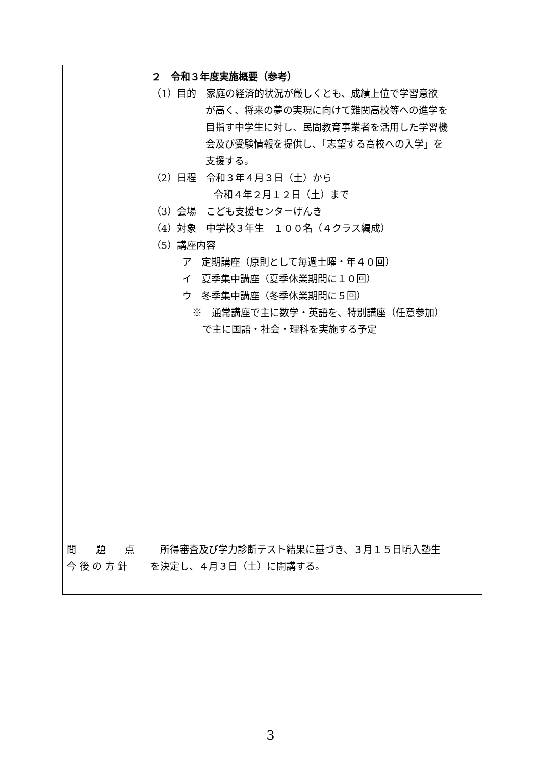| | ２ 令和３年度実施概要（参考） （1）目的 家庭の経済的状況が厳しくとも、成績上位で学習意欲 が高く、将来の夢の実現に向けて難関高校等への進学を 目指す中学生に対し、民間教育事業者を活用した学習機 会及び受験情報を提供し、「志望する高校への入学」を 支援する。 （2）日程 令和３年４月３日（土）から 令和４年２月１２日（土）まで （3）会場 こども支援センターげんき （4）対象 中学校３年生 １００名（４クラス編成） （5）講座内容 ア 定期講座（原則として毎週土曜・年４０回） イ 夏季集中講座（夏季休業期間に１０回） ウ 冬季集中講座（冬季休業期間に５回） ※ 通常講座で主に数学・英語を、特別講座（任意参加） で主に国語・社会・理科を実施する予定 |
| 問 題 点 今 後 の 方 針 | 所得審査及び学力診断テスト結果に基づき、３月１５日頃入塾生 を決定し、４月３日（土）に開講する。 |
3